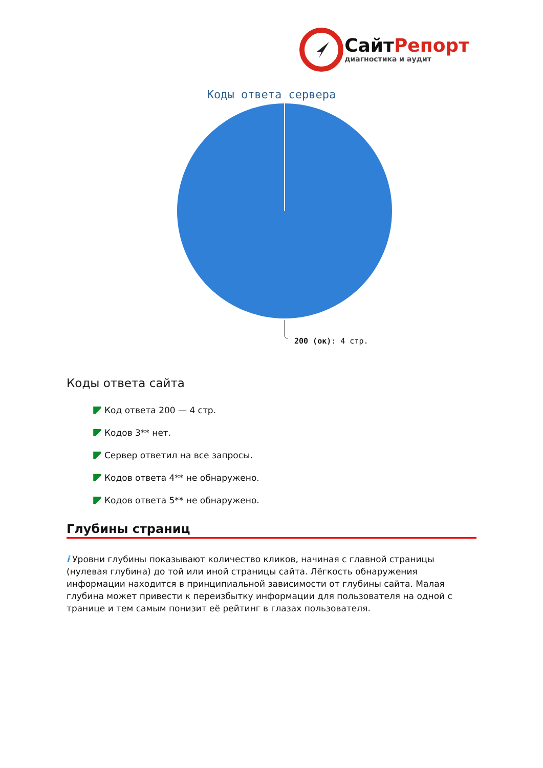СайтРепорт
диагностика и аудит
Коды ответа сервера
200 (ок): 4 стр.
Коды ответа сайта
Код ответа 200 — 4 стр.
Кодов 3** нет.
Сервер ответил на все запросы.
Кодов ответа 4** не обнаружено.
Кодов ответа 5** не обнаружено.
Глубины страниц
i Уровни глубины показывают количество кликов, начиная с главной страницы (нулевая глубина) до той или иной страницы сайта. Лёгкость обнаружения информации находится в принципиальной зависимости от глубины сайта. Малая глубина может привести к переизбытку информации для пользователя на одной с транице и тем самым понизит её рейтинг в глазах пользователя.